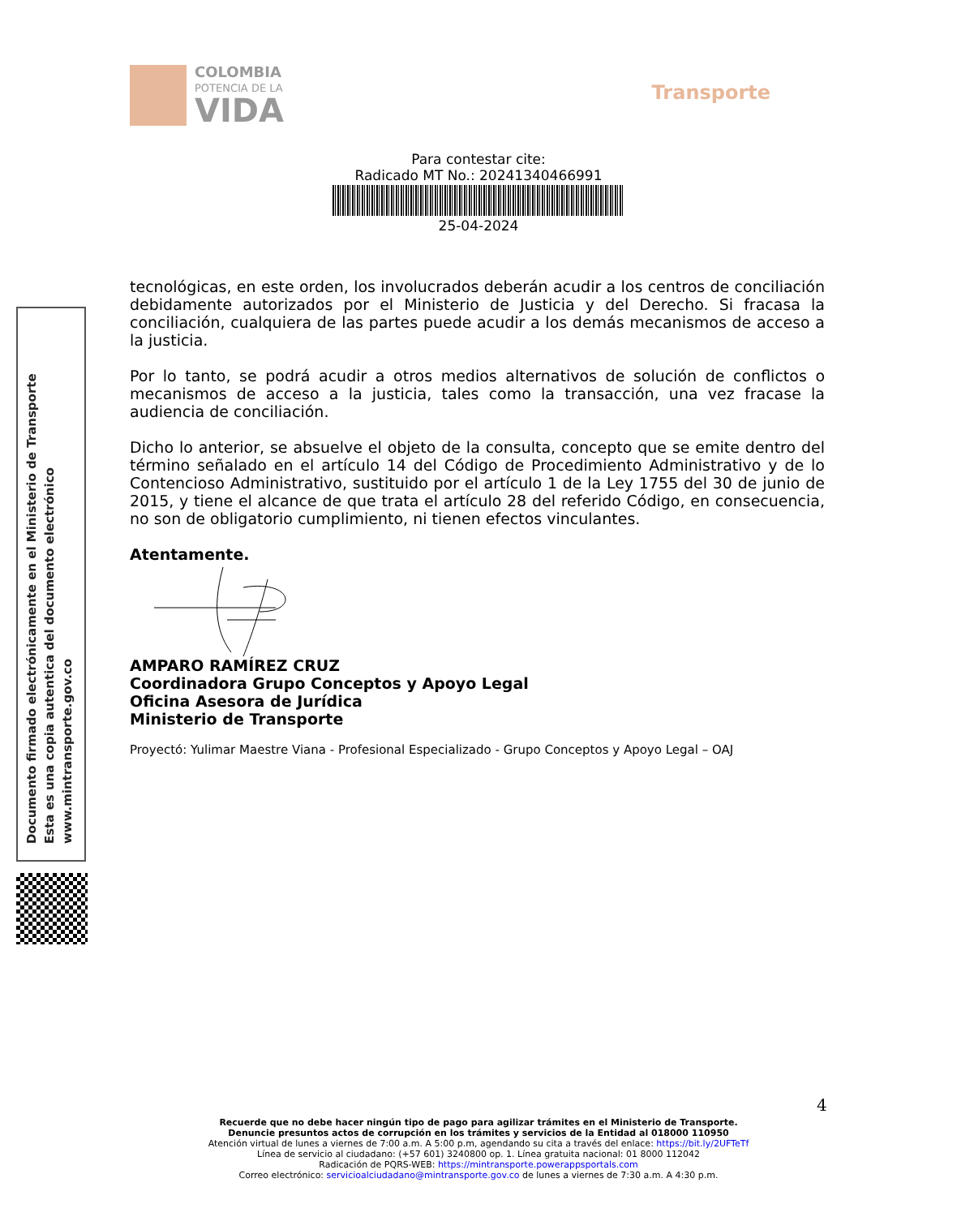COLOMBIA
POTENCIA DE LA
VIDA
Transporte
Para contestar cite:
Radicado MT No.: 20241340466991
25-04-2024
Documento firmado electrónicamente en el Ministerio de Transporte
Esta es una copia autentica del documento electrónico
www.mintransporte.gov.co
tecnológicas, en este orden, los involucrados deberán acudir a los centros de conciliación debidamente autorizados por el Ministerio de Justicia y del Derecho. Si fracasa la conciliación, cualquiera de las partes puede acudir a los demás mecanismos de acceso a la justicia.
Por lo tanto, se podrá acudir a otros medios alternativos de solución de conflictos o mecanismos de acceso a la justicia, tales como la transacción, una vez fracase la audiencia de conciliación.
Dicho lo anterior, se absuelve el objeto de la consulta, concepto que se emite dentro del término señalado en el artículo 14 del Código de Procedimiento Administrativo y de lo Contencioso Administrativo, sustituido por el artículo 1 de la Ley 1755 del 30 de junio de 2015, y tiene el alcance de que trata el artículo 28 del referido Código, en consecuencia, no son de obligatorio cumplimiento, ni tienen efectos vinculantes.
Atentamente.
AMPARO RAMÍREZ CRUZ
Coordinadora Grupo Conceptos y Apoyo Legal
Oficina Asesora de Jurídica
Ministerio de Transporte
Proyectó: Yulimar Maestre Viana - Profesional Especializado - Grupo Conceptos y Apoyo Legal – OAJ
4
Recuerde que no debe hacer ningún tipo de pago para agilizar trámites en el Ministerio de Transporte.
Denuncie presuntos actos de corrupción en los trámites y servicios de la Entidad al 018000 110950
Atención virtual de lunes a viernes de 7:00 a.m. A 5:00 p.m, agendando su cita a través del enlace: https://bit.ly/2UFTeTf
Línea de servicio al ciudadano: (+57 601) 3240800 op. 1. Línea gratuita nacional: 01 8000 112042
Radicación de PQRS-WEB: https://mintransporte.powerappsportals.com
Correo electrónico: servicioalciudadano@mintransporte.gov.co de lunes a viernes de 7:30 a.m. A 4:30 p.m.